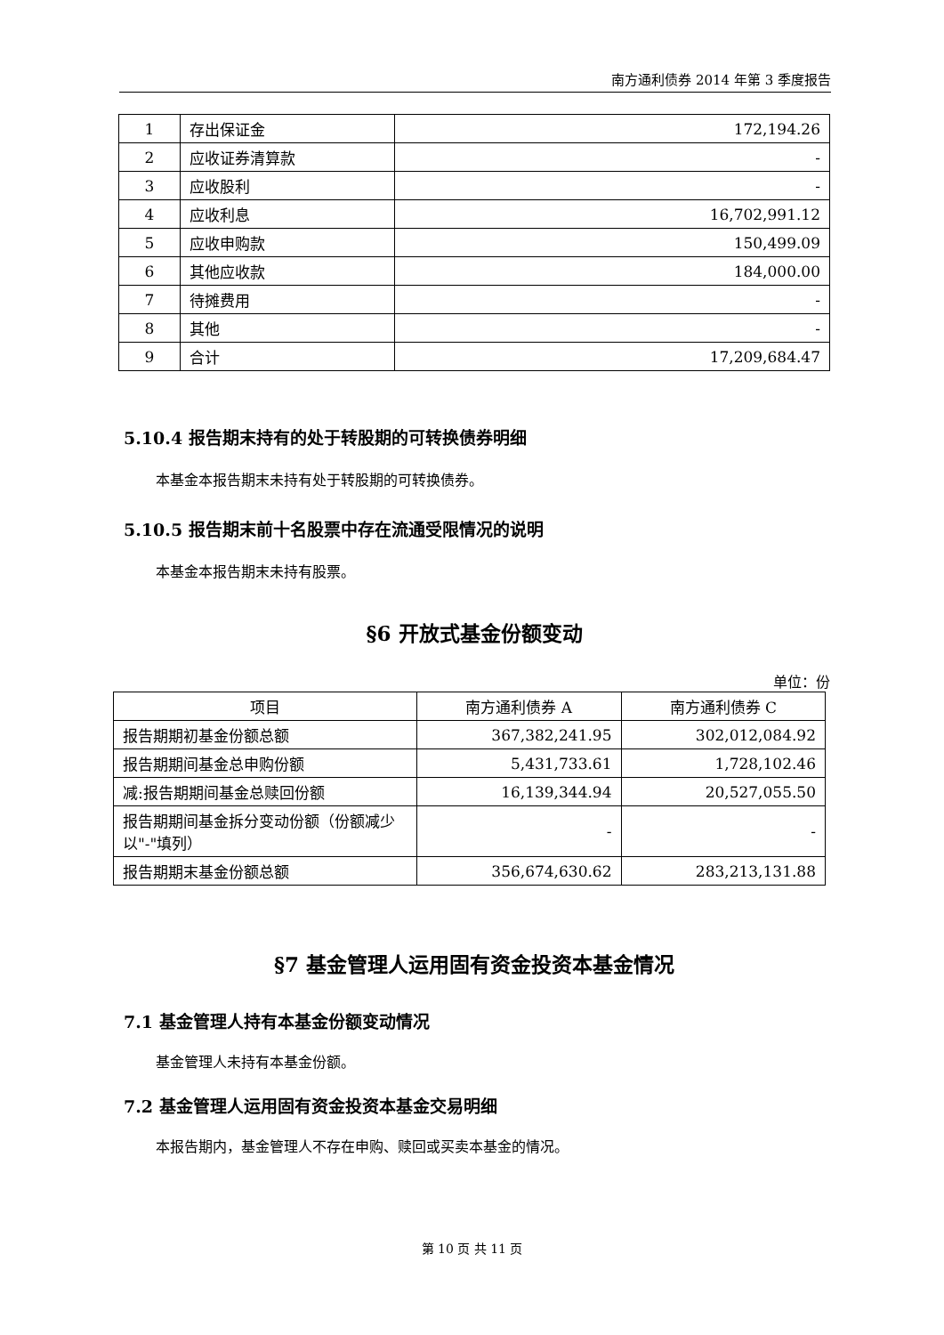南方通利债券 2014 年第 3 季度报告
| 1 | 存出保证金 | 172,194.26 |
| 2 | 应收证券清算款 | - |
| 3 | 应收股利 | - |
| 4 | 应收利息 | 16,702,991.12 |
| 5 | 应收申购款 | 150,499.09 |
| 6 | 其他应收款 | 184,000.00 |
| 7 | 待摊费用 | - |
| 8 | 其他 | - |
| 9 | 合计 | 17,209,684.47 |
5.10.4 报告期末持有的处于转股期的可转换债券明细
本基金本报告期末未持有处于转股期的可转换债券。
5.10.5 报告期末前十名股票中存在流通受限情况的说明
本基金本报告期末未持有股票。
§6 开放式基金份额变动
单位：份
| 项目 | 南方通利债券 A | 南方通利债券 C |
| 报告期期初基金份额总额 | 367,382,241.95 | 302,012,084.92 |
| 报告期期间基金总申购份额 | 5,431,733.61 | 1,728,102.46 |
| 减:报告期期间基金总赎回份额 | 16,139,344.94 | 20,527,055.50 |
| 报告期期间基金拆分变动份额（份额减少以"-"填列） | - | - |
| 报告期期末基金份额总额 | 356,674,630.62 | 283,213,131.88 |
§7 基金管理人运用固有资金投资本基金情况
7.1 基金管理人持有本基金份额变动情况
基金管理人未持有本基金份额。
7.2 基金管理人运用固有资金投资本基金交易明细
本报告期内，基金管理人不存在申购、赎回或买卖本基金的情况。
第 10 页 共 11 页